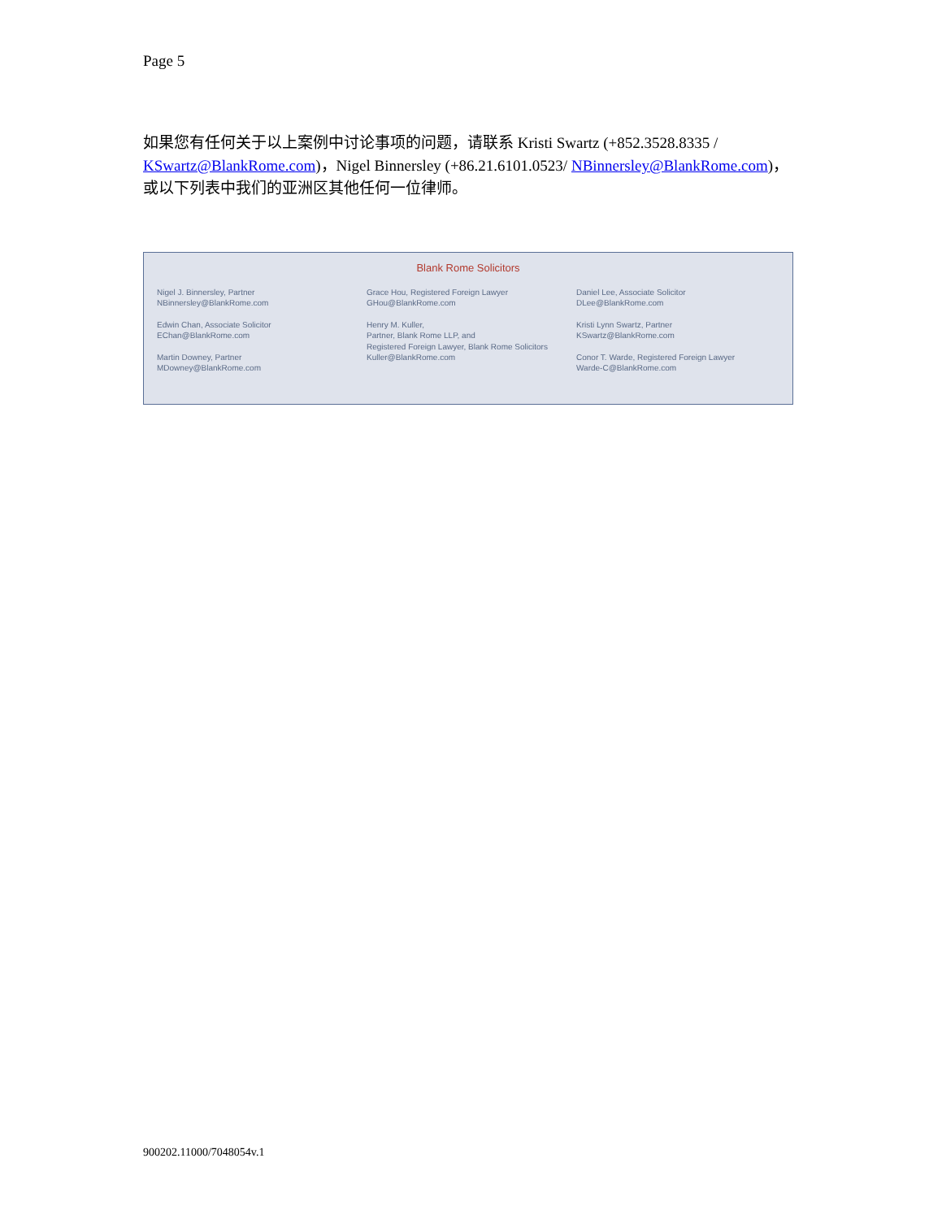Page 5
如果您有任何关于以上案例中讨论事项的问题，请联系 Kristi Swartz (+852.3528.8335 / KSwartz@BlankRome.com)，Nigel Binnersley (+86.21.6101.0523/ NBinnersley@BlankRome.com)， 或以下列表中我们的亚洲区其他任何一位律师。
Blank Rome Solicitors
Nigel J. Binnersley, Partner
NBinnersley@BlankRome.com
Edwin Chan, Associate Solicitor
EChan@BlankRome.com
Martin Downey, Partner
MDowney@BlankRome.com
Grace Hou, Registered Foreign Lawyer
GHou@BlankRome.com
Henry M. Kuller,
Partner, Blank Rome LLP, and
Registered Foreign Lawyer, Blank Rome Solicitors
Kuller@BlankRome.com
Daniel Lee, Associate Solicitor
DLee@BlankRome.com
Kristi Lynn Swartz, Partner
KSwartz@BlankRome.com
Conor T. Warde, Registered Foreign Lawyer
Warde-C@BlankRome.com
900202.11000/7048054v.1